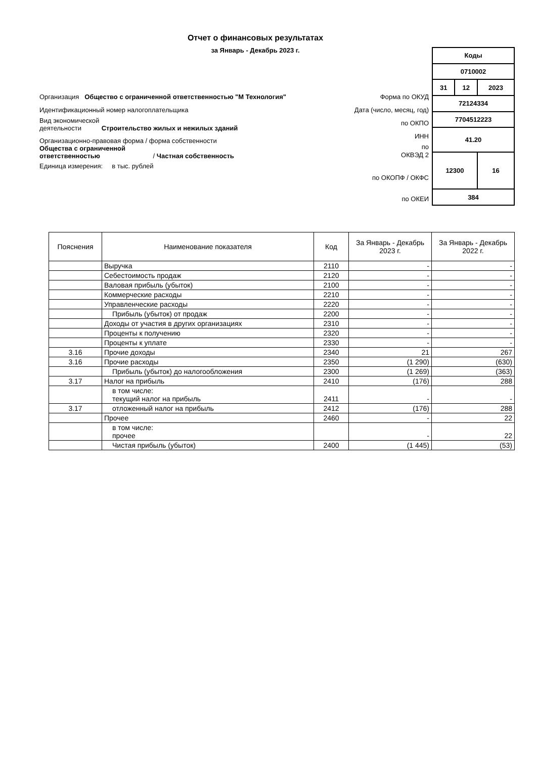Отчет о финансовых результатах
за Январь - Декабрь 2023 г.
Организация Общество с ограниченной ответственностью "М Технология"
Идентификационный номер налогоплательщика
Вид экономической
деятельности Строительство жилых и нежилых зданий
Организационно-правовая форма / форма собственности
Общества с ограниченной
ответственностью / Частная собственность
Единица измерения: в тыс. рублей
Форма по ОКУД
Дата (число, месяц, год)
по ОКПО
ИНН
по
ОКВЭД 2
по ОКОПФ / ОКФС
по ОКЕИ
| Коды | | |
| 0710002 | | |
| 31 | 12 | 2023 |
| 72124334 | | |
| 7704512223 | | |
| 41.20 | | |
| 12300 | | 16 |
| 384 | | |
| Пояснения | Наименование показателя | Код | За Январь - Декабрь 2023 г. | За Январь - Декабрь 2022 г. |
| --- | --- | --- | --- | --- |
| | Выручка | 2110 | - | - |
| | Себестоимость продаж | 2120 | - | - |
| | Валовая прибыль (убыток) | 2100 | - | - |
| | Коммерческие расходы | 2210 | - | - |
| | Управленческие расходы | 2220 | - | - |
| | Прибыль (убыток) от продаж | 2200 | - | - |
| | Доходы от участия в других организациях | 2310 | - | - |
| | Проценты к получению | 2320 | - | - |
| | Проценты к уплате | 2330 | - | - |
| 3.16 | Прочие доходы | 2340 | 21 | 267 |
| 3.16 | Прочие расходы | 2350 | (1 290) | (630) |
| | Прибыль (убыток) до налогообложения | 2300 | (1 269) | (363) |
| 3.17 | Налог на прибыль | 2410 | (176) | 288 |
| | в том числе: текущий налог на прибыль | 2411 | - | - |
| 3.17 | отложенный налог на прибыль | 2412 | (176) | 288 |
| | Прочее | 2460 | - | 22 |
| | в том числе: прочее | | - | 22 |
| | Чистая прибыль (убыток) | 2400 | (1 445) | (53) |